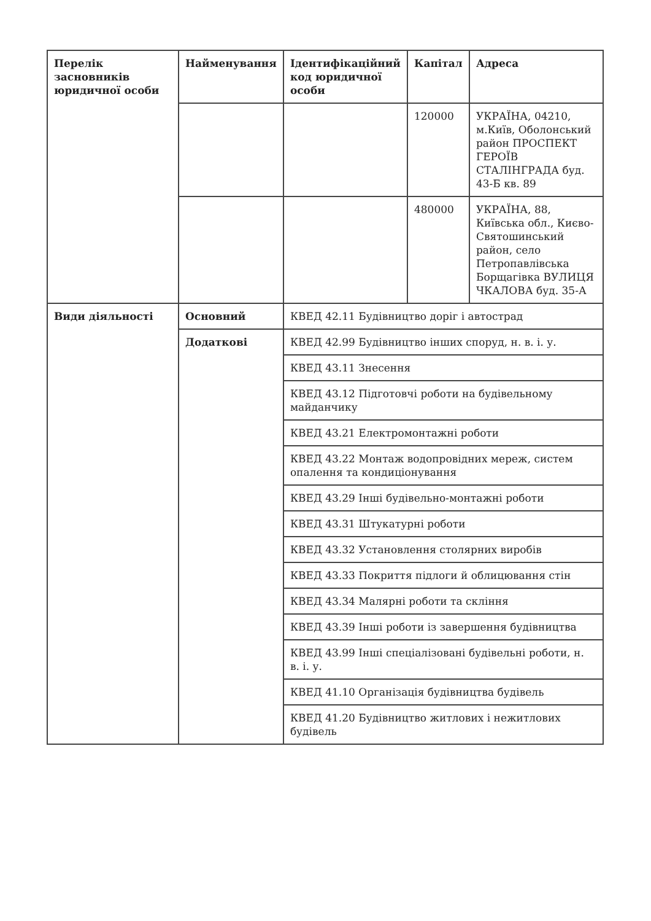| Перелік засновників юридичної особи | Найменування | Ідентифікаційний код юридичної особи | Капітал | Адреса |
| --- | --- | --- | --- | --- |
| | | | 120000 | УКРАЇНА, 04210, м.Київ, Оболонський район ПРОСПЕКТ ГЕРОЇВ СТАЛІНГРАДА буд. 43-Б кв. 89 |
| | | | 480000 | УКРАЇНА, 88, Київська обл., Києво-Святошинський район, село Петропавлівська Борщагівка ВУЛИЦЯ ЧКАЛОВА буд. 35-А |
| Види діяльності | Основний | КВЕД 42.11 Будівництво доріг і автострад | | |
| | Додаткові | КВЕД 42.99 Будівництво інших споруд, н. в. і. у. | | |
| | | КВЕД 43.11 Знесення | | |
| | | КВЕД 43.12 Підготовчі роботи на будівельному майданчику | | |
| | | КВЕД 43.21 Електромонтажні роботи | | |
| | | КВЕД 43.22 Монтаж водопровідних мереж, систем опалення та кондиціонування | | |
| | | КВЕД 43.29 Інші будівельно-монтажні роботи | | |
| | | КВЕД 43.31 Штукатурні роботи | | |
| | | КВЕД 43.32 Установлення столярних виробів | | |
| | | КВЕД 43.33 Покриття підлоги й облицювання стін | | |
| | | КВЕД 43.34 Малярні роботи та скління | | |
| | | КВЕД 43.39 Інші роботи із завершення будівництва | | |
| | | КВЕД 43.99 Інші спеціалізовані будівельні роботи, н. в. і. у. | | |
| | | КВЕД 41.10 Організація будівництва будівель | | |
| | | КВЕД 41.20 Будівництво житлових і нежитлових будівель | | |